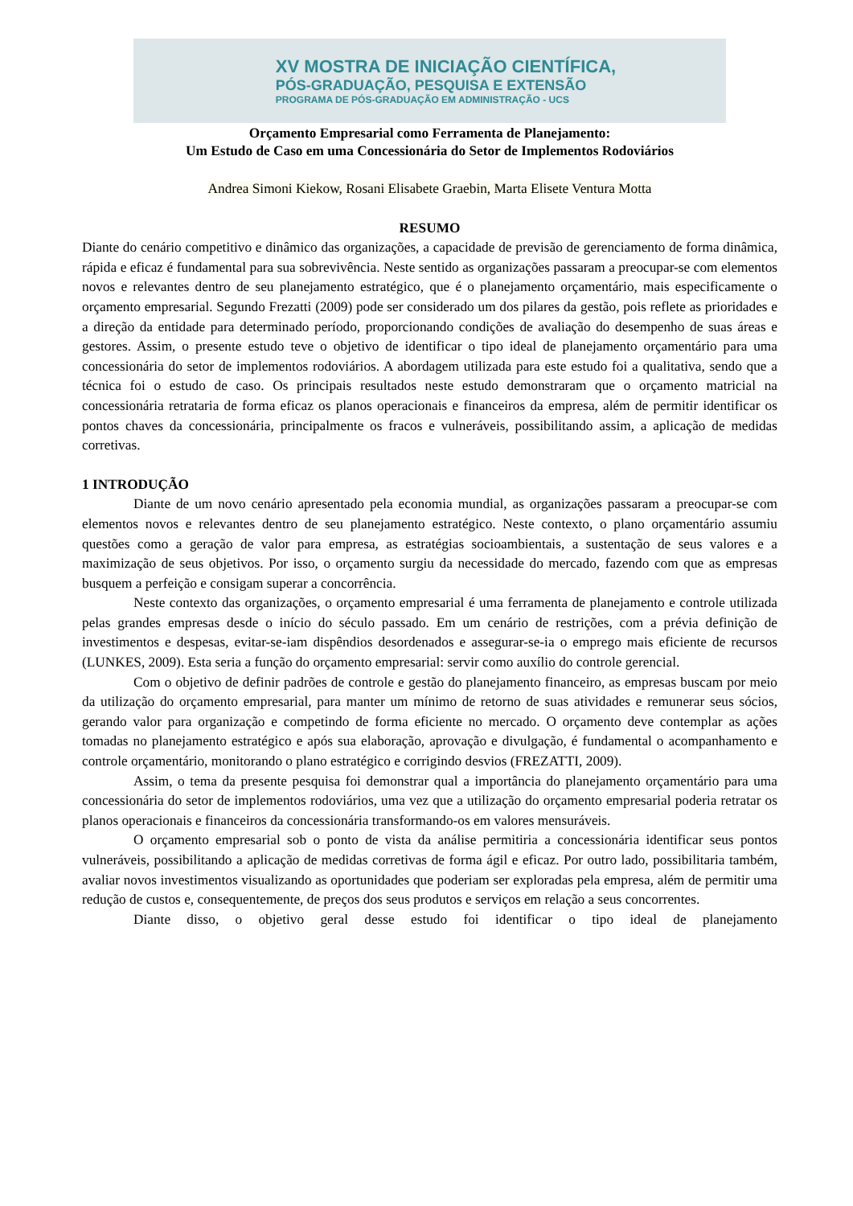XV MOSTRA DE INICIAÇÃO CIENTÍFICA,
PÓS-GRADUAÇÃO, PESQUISA E EXTENSÃO
PROGRAMA DE PÓS-GRADUAÇÃO EM ADMINISTRAÇÃO - UCS
Orçamento Empresarial como Ferramenta de Planejamento:
Um Estudo de Caso em uma Concessionária do Setor de Implementos Rodoviários
Andrea Simoni Kiekow, Rosani Elisabete Graebin, Marta Elisete Ventura Motta
RESUMO
Diante do cenário competitivo e dinâmico das organizações, a capacidade de previsão de gerenciamento de forma dinâmica, rápida e eficaz é fundamental para sua sobrevivência. Neste sentido as organizações passaram a preocupar-se com elementos novos e relevantes dentro de seu planejamento estratégico, que é o planejamento orçamentário, mais especificamente o orçamento empresarial. Segundo Frezatti (2009) pode ser considerado um dos pilares da gestão, pois reflete as prioridades e a direção da entidade para determinado período, proporcionando condições de avaliação do desempenho de suas áreas e gestores. Assim, o presente estudo teve o objetivo de identificar o tipo ideal de planejamento orçamentário para uma concessionária do setor de implementos rodoviários. A abordagem utilizada para este estudo foi a qualitativa, sendo que a técnica foi o estudo de caso. Os principais resultados neste estudo demonstraram que o orçamento matricial na concessionária retrataria de forma eficaz os planos operacionais e financeiros da empresa, além de permitir identificar os pontos chaves da concessionária, principalmente os fracos e vulneráveis, possibilitando assim, a aplicação de medidas corretivas.
1 INTRODUÇÃO
Diante de um novo cenário apresentado pela economia mundial, as organizações passaram a preocupar-se com elementos novos e relevantes dentro de seu planejamento estratégico. Neste contexto, o plano orçamentário assumiu questões como a geração de valor para empresa, as estratégias socioambientais, a sustentação de seus valores e a maximização de seus objetivos. Por isso, o orçamento surgiu da necessidade do mercado, fazendo com que as empresas busquem a perfeição e consigam superar a concorrência.
Neste contexto das organizações, o orçamento empresarial é uma ferramenta de planejamento e controle utilizada pelas grandes empresas desde o início do século passado. Em um cenário de restrições, com a prévia definição de investimentos e despesas, evitar-se-iam dispêndios desordenados e assegurar-se-ia o emprego mais eficiente de recursos (LUNKES, 2009). Esta seria a função do orçamento empresarial: servir como auxílio do controle gerencial.
Com o objetivo de definir padrões de controle e gestão do planejamento financeiro, as empresas buscam por meio da utilização do orçamento empresarial, para manter um mínimo de retorno de suas atividades e remunerar seus sócios, gerando valor para organização e competindo de forma eficiente no mercado. O orçamento deve contemplar as ações tomadas no planejamento estratégico e após sua elaboração, aprovação e divulgação, é fundamental o acompanhamento e controle orçamentário, monitorando o plano estratégico e corrigindo desvios (FREZATTI, 2009).
Assim, o tema da presente pesquisa foi demonstrar qual a importância do planejamento orçamentário para uma concessionária do setor de implementos rodoviários, uma vez que a utilização do orçamento empresarial poderia retratar os planos operacionais e financeiros da concessionária transformando-os em valores mensuráveis.
O orçamento empresarial sob o ponto de vista da análise permitiria a concessionária identificar seus pontos vulneráveis, possibilitando a aplicação de medidas corretivas de forma ágil e eficaz. Por outro lado, possibilitaria também, avaliar novos investimentos visualizando as oportunidades que poderiam ser exploradas pela empresa, além de permitir uma redução de custos e, consequentemente, de preços dos seus produtos e serviços em relação a seus concorrentes.
Diante disso, o objetivo geral desse estudo foi identificar o tipo ideal de planejamento